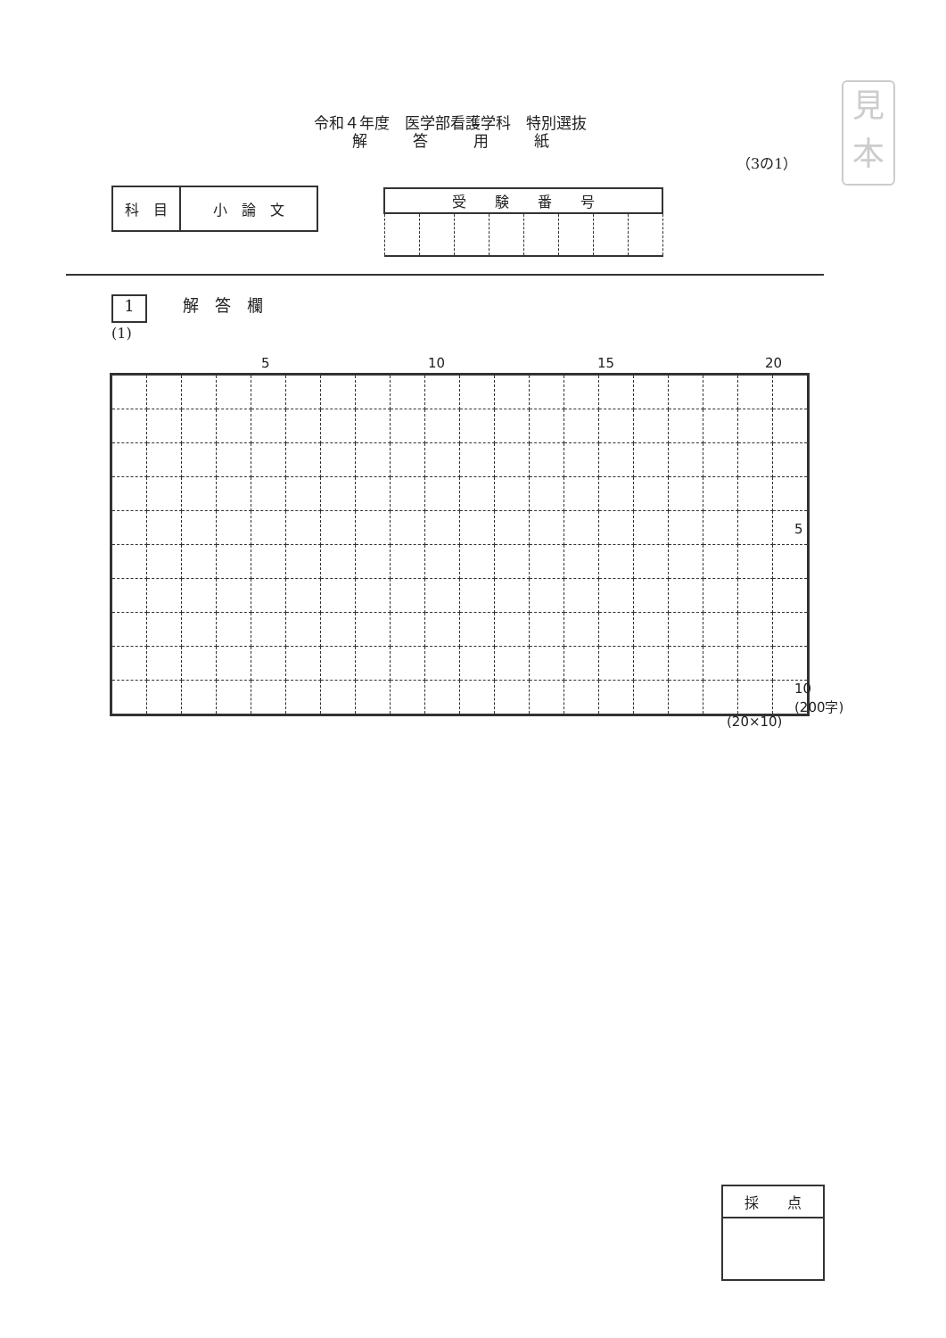令和４年度　医学部看護学科　特別選抜
解　　　答　　　用　　　紙
見
本
（3の1）
| 科 目 | 小 論 文 |
| 受 験 番 号 | | | | | | | |
| --- | --- | --- | --- | --- | --- | --- | --- |
1 解　答　欄
(1)
5 10 15 20
5
10
(200字)
(20×10)
| 採 点 |